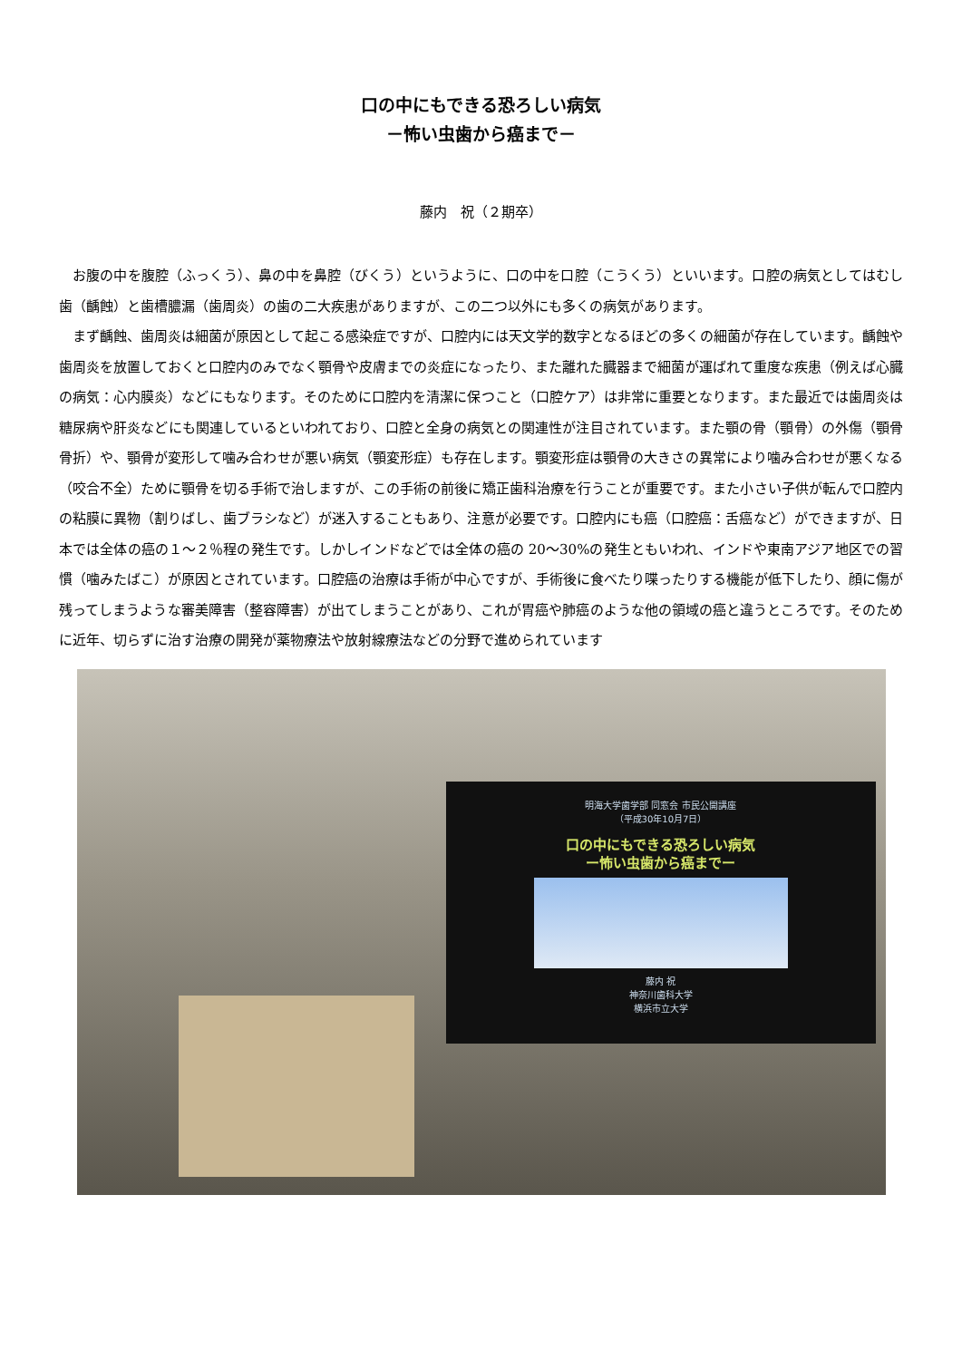口の中にもできる恐ろしい病気
－怖い虫歯から癌まで－
藤内　祝（２期卒）
お腹の中を腹腔（ふっくう）、鼻の中を鼻腔（びくう）というように、口の中を口腔（こうくう）といいます。口腔の病気としてはむし歯（齲蝕）と歯槽膿漏（歯周炎）の歯の二大疾患がありますが、この二つ以外にも多くの病気があります。
まず齲蝕、歯周炎は細菌が原因として起こる感染症ですが、口腔内には天文学的数字となるほどの多くの細菌が存在しています。齲蝕や歯周炎を放置しておくと口腔内のみでなく顎骨や皮膚までの炎症になったり、また離れた臓器まで細菌が運ばれて重度な疾患（例えば心臓の病気：心内膜炎）などにもなります。そのために口腔内を清潔に保つこと（口腔ケア）は非常に重要となります。また最近では歯周炎は糖尿病や肝炎などにも関連しているといわれており、口腔と全身の病気との関連性が注目されています。また顎の骨（顎骨）の外傷（顎骨骨折）や、顎骨が変形して噛み合わせが悪い病気（顎変形症）も存在します。顎変形症は顎骨の大きさの異常により噛み合わせが悪くなる（咬合不全）ために顎骨を切る手術で治しますが、この手術の前後に矯正歯科治療を行うことが重要です。また小さい子供が転んで口腔内の粘膜に異物（割りばし、歯ブラシなど）が迷入することもあり、注意が必要です。口腔内にも癌（口腔癌：舌癌など）ができますが、日本では全体の癌の１～２％程の発生です。しかしインドなどでは全体の癌の 20～30%の発生ともいわれ、インドや東南アジア地区での習慣（噛みたばこ）が原因とされています。口腔癌の治療は手術が中心ですが、手術後に食べたり喋ったりする機能が低下したり、顔に傷が残ってしまうような審美障害（整容障害）が出てしまうことがあり、これが胃癌や肺癌のような他の領域の癌と違うところです。そのために近年、切らずに治す治療の開発が薬物療法や放射線療法などの分野で進められています
明海大学歯学部 同窓会 市民公開講座
（平成30年10月7日）
口の中にもできる恐ろしい病気
ー怖い虫歯から癌までー
藤内 祝
神奈川歯科大学
横浜市立大学